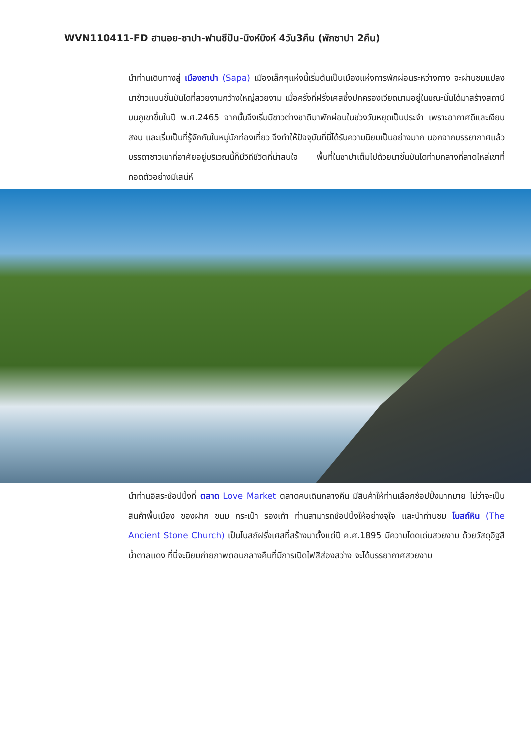WVN110411-FD ฮานอย-ซาปา-ฟานซีปัน-นิงห์บิงห์ 4วัน3คืน (พักซาปา 2คืน)
นำท่านเดินทางสู่ เมืองซาปา (Sapa) เมืองเล็กๆแห่งนี้เริ่มต้นเป็นเมืองแห่งการพักผ่อนระหว่างทาง จะผ่านชมแปลงนาข้าวแบบขั้นบันไดที่สวยงามกว้างใหญ่สวยงาม เมื่อครั้งที่ฝรั่งเศสซึ่งปกครองเวียดนามอยู่ในขณะนั้นได้มาสร้างสถานีบนภูเขาขึ้นในปี พ.ศ.2465 จากนั้นจึงเริ่มมีชาวต่างชาติมาพักผ่อนในช่วงวันหยุดเป็นประจำ เพราะอากาศดีและเงียบสงบ และเริ่มเป็นที่รู้จักกันในหมู่นักท่องเที่ยว จึงทำให้ปัจจุบันที่นี่ได้รับความนิยมเป็นอย่างมาก นอกจากบรรยากาศแล้ว บรรดาชาวเขาที่อาศัยอยู่บริเวณนี้ก็มีวิถีชีวิตที่น่าสนใจ พื้นที่ในซาปาเต็มไปด้วยนาขั้นบันไดท่ามกลางที่ลาดไหล่เขาที่ทอดตัวอย่างมีเสน่ห์
นำท่านอิสระช้อปปิ้งที่ ตลาด Love Market ตลาดคนเดินกลางคืน มีสินค้าให้ท่านเลือกช้อปปิ้งมากมาย ไม่ว่าจะเป็นสินค้าพื้นเมือง ของฝาก ขนม กระเป๋า รองเท้า ท่านสามารถช้อปปิ้งให้อย่างจุใจ และนำท่านชม โบสถ์หิน (The Ancient Stone Church) เป็นโบสถ์ฝรั่งเศสที่สร้างมาตั้งแต่ปี ค.ศ.1895 มีความโดดเด่นสวยงาม ด้วยวัสดุอิฐสีน้ำตาลแดง ที่นี่จะนิยมถ่ายภาพตอนกลางคืนที่มีการเปิดไฟสีส่องสว่าง จะได้บรรยากาศสวยงาม